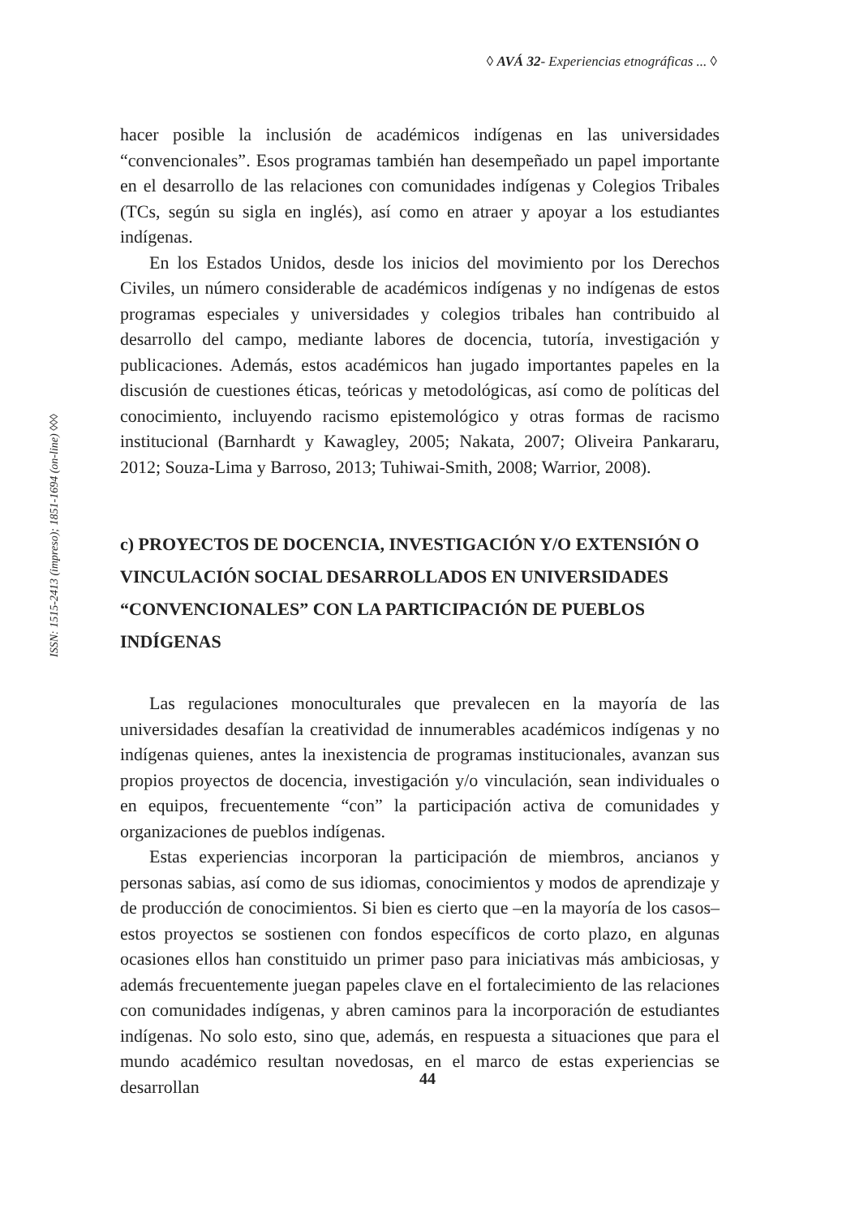◊ AVÁ 32- Experiencias etnográficas ... ◊
ISSN: 1515-2413 (impreso); 1851-1694 (on-line) ◊◊◊
hacer posible la inclusión de académicos indígenas en las universidades “convencionales”. Esos programas también han desempeñado un papel importante en el desarrollo de las relaciones con comunidades indígenas y Colegios Tribales (TCs, según su sigla en inglés), así como en atraer y apoyar a los estudiantes indígenas.
En los Estados Unidos, desde los inicios del movimiento por los Derechos Civiles, un número considerable de académicos indígenas y no indígenas de estos programas especiales y universidades y colegios tribales han contribuido al desarrollo del campo, mediante labores de docencia, tutoría, investigación y publicaciones. Además, estos académicos han jugado importantes papeles en la discusión de cuestiones éticas, teóricas y metodológicas, así como de políticas del conocimiento, incluyendo racismo epistemológico y otras formas de racismo institucional (Barnhardt y Kawagley, 2005; Nakata, 2007; Oliveira Pankararu, 2012; Souza-Lima y Barroso, 2013; Tuhiwai-Smith, 2008; Warrior, 2008).
c) PROYECTOS DE DOCENCIA, INVESTIGACIÓN Y/O EXTENSIÓN O VINCULACIÓN SOCIAL DESARROLLADOS EN UNIVERSIDADES “CONVENCIONALES” CON LA PARTICIPACIÓN DE PUEBLOS INDÍGENAS
Las regulaciones monoculturales que prevalecen en la mayoría de las universidades desafían la creatividad de innumerables académicos indígenas y no indígenas quienes, antes la inexistencia de programas institucionales, avanzan sus propios proyectos de docencia, investigación y/o vinculación, sean individuales o en equipos, frecuentemente “con” la participación activa de comunidades y organizaciones de pueblos indígenas.
Estas experiencias incorporan la participación de miembros, ancianos y personas sabias, así como de sus idiomas, conocimientos y modos de aprendizaje y de producción de conocimientos. Si bien es cierto que –en la mayoría de los casos– estos proyectos se sostienen con fondos específicos de corto plazo, en algunas ocasiones ellos han constituido un primer paso para iniciativas más ambiciosas, y además frecuentemente juegan papeles clave en el fortalecimiento de las relaciones con comunidades indígenas, y abren caminos para la incorporación de estudiantes indígenas. No solo esto, sino que, además, en respuesta a situaciones que para el mundo académico resultan novedosas, en el marco de estas experiencias se desarrollan
44